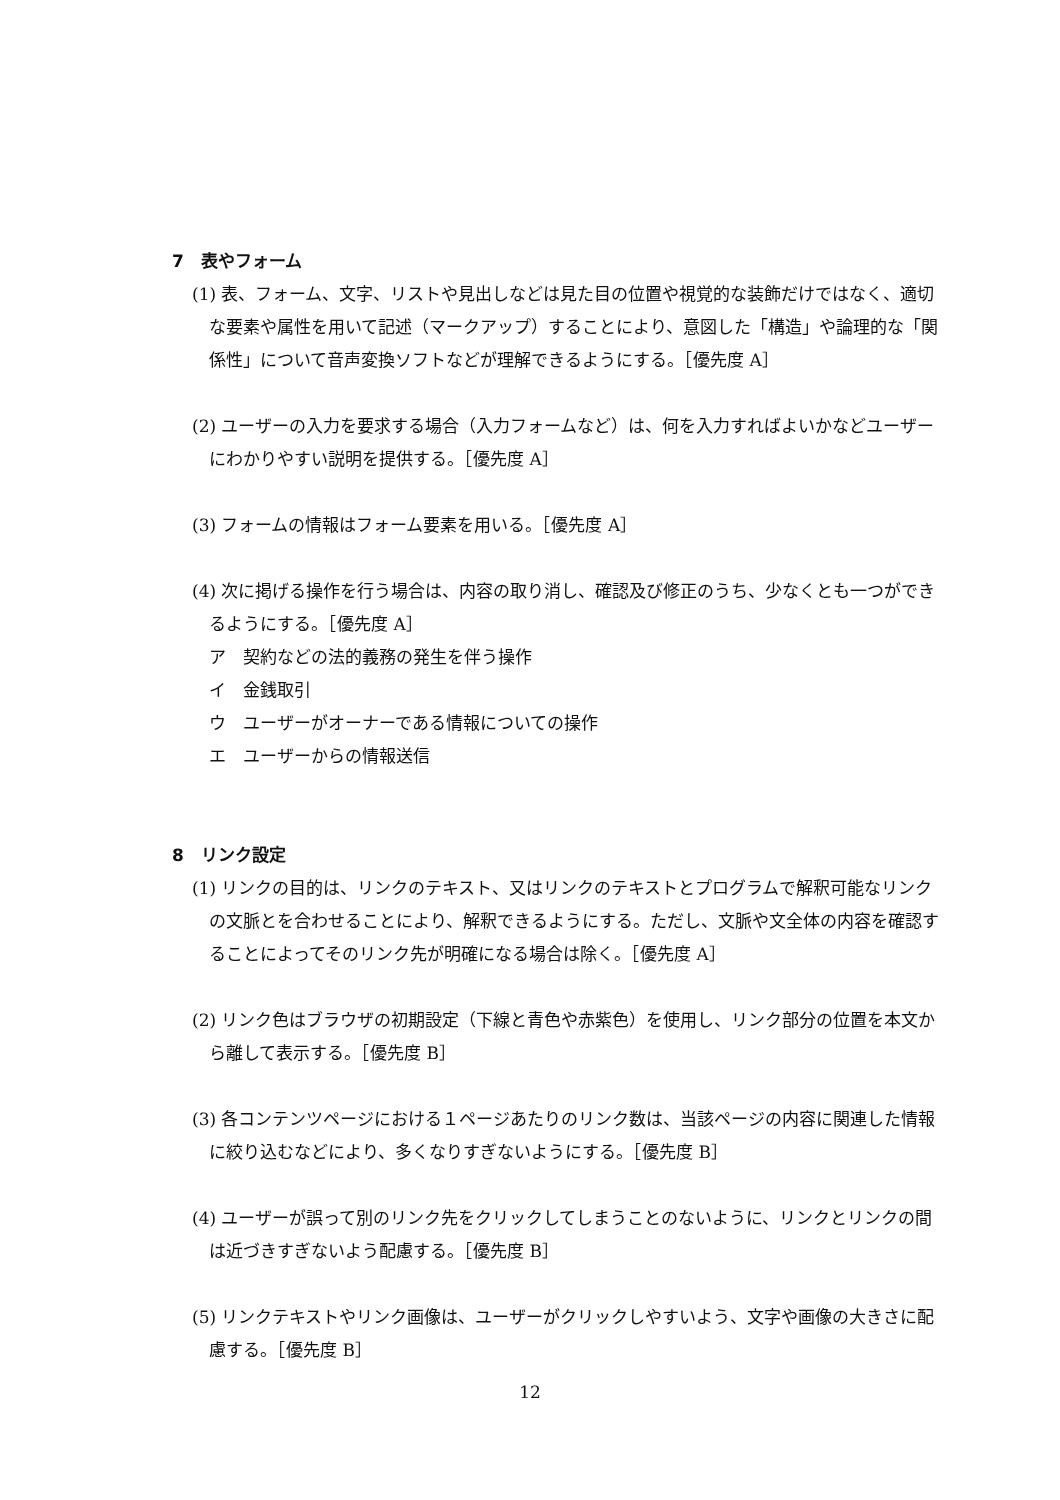7　表やフォーム
(1) 表、フォーム、文字、リストや見出しなどは見た目の位置や視覚的な装飾だけではなく、適切な要素や属性を用いて記述（マークアップ）することにより、意図した「構造」や論理的な「関係性」について音声変換ソフトなどが理解できるようにする。［優先度 A］
(2) ユーザーの入力を要求する場合（入力フォームなど）は、何を入力すればよいかなどユーザーにわかりやすい説明を提供する。［優先度 A］
(3) フォームの情報はフォーム要素を用いる。［優先度 A］
(4) 次に掲げる操作を行う場合は、内容の取り消し、確認及び修正のうち、少なくとも一つができるようにする。［優先度 A］
ア　契約などの法的義務の発生を伴う操作
イ　金銭取引
ウ　ユーザーがオーナーである情報についての操作
エ　ユーザーからの情報送信
8　リンク設定
(1) リンクの目的は、リンクのテキスト、又はリンクのテキストとプログラムで解釈可能なリンクの文脈とを合わせることにより、解釈できるようにする。ただし、文脈や文全体の内容を確認することによってそのリンク先が明確になる場合は除く。［優先度 A］
(2) リンク色はブラウザの初期設定（下線と青色や赤紫色）を使用し、リンク部分の位置を本文から離して表示する。［優先度 B］
(3) 各コンテンツページにおける１ページあたりのリンク数は、当該ページの内容に関連した情報に絞り込むなどにより、多くなりすぎないようにする。［優先度 B］
(4) ユーザーが誤って別のリンク先をクリックしてしまうことのないように、リンクとリンクの間は近づきすぎないよう配慮する。［優先度 B］
(5) リンクテキストやリンク画像は、ユーザーがクリックしやすいよう、文字や画像の大きさに配慮する。［優先度 B］
12